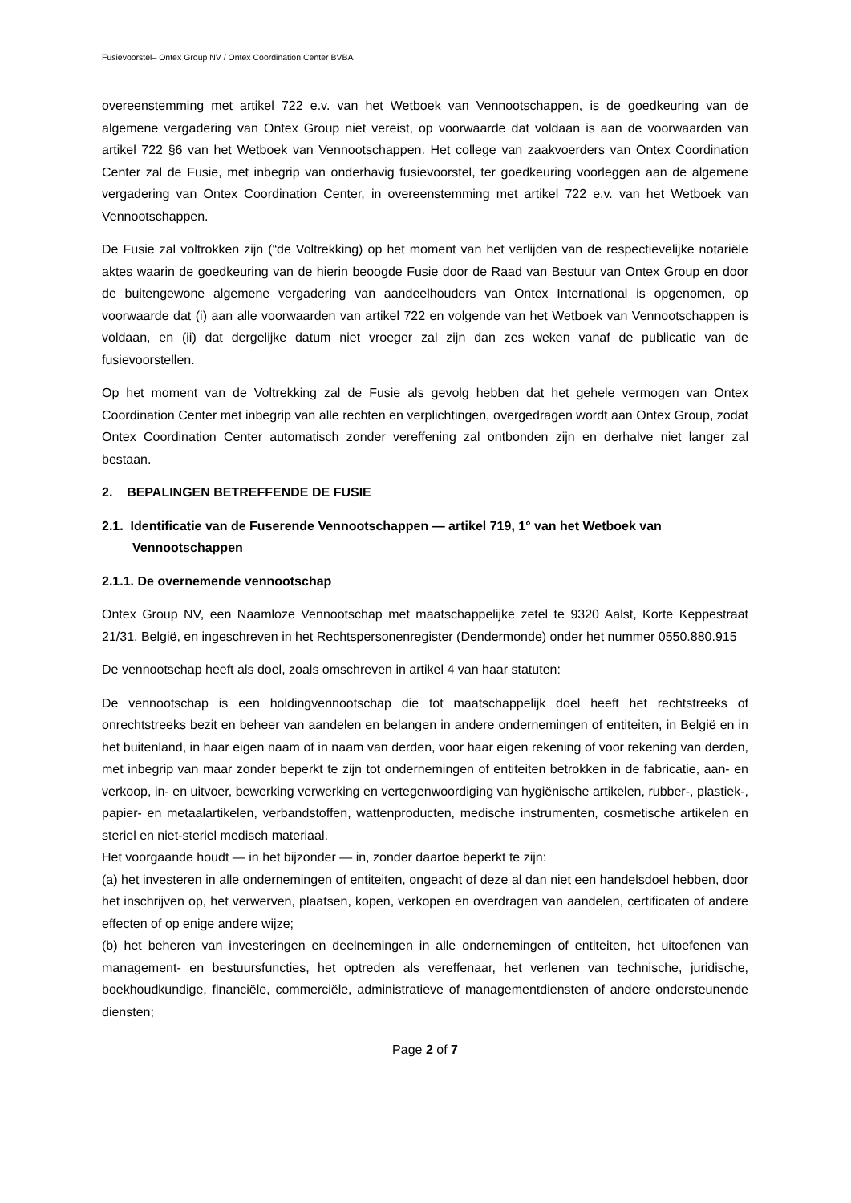Fusievoorstel– Ontex Group NV / Ontex Coordination Center BVBA
overeenstemming met artikel 722 e.v. van het Wetboek van Vennootschappen, is de goedkeuring van de algemene vergadering van Ontex Group niet vereist, op voorwaarde dat voldaan is aan de voorwaarden van artikel 722 §6 van het Wetboek van Vennootschappen. Het college van zaakvoerders van Ontex Coordination Center zal de Fusie, met inbegrip van onderhavig fusievoorstel, ter goedkeuring voorleggen aan de algemene vergadering van Ontex Coordination Center, in overeenstemming met artikel 722 e.v. van het Wetboek van Vennootschappen.
De Fusie zal voltrokken zijn (“de Voltrekking) op het moment van het verlijden van de respectievelijke notariële aktes waarin de goedkeuring van de hierin beoogde Fusie door de Raad van Bestuur van Ontex Group en door de buitengewone algemene vergadering van aandeelhouders van Ontex International is opgenomen, op voorwaarde dat (i) aan alle voorwaarden van artikel 722 en volgende van het Wetboek van Vennootschappen is voldaan, en (ii) dat dergelijke datum niet vroeger zal zijn dan zes weken vanaf de publicatie van de fusievoorstellen.
Op het moment van de Voltrekking zal de Fusie als gevolg hebben dat het gehele vermogen van Ontex Coordination Center met inbegrip van alle rechten en verplichtingen, overgedragen wordt aan Ontex Group, zodat Ontex Coordination Center automatisch zonder vereffening zal ontbonden zijn en derhalve niet langer zal bestaan.
2. BEPALINGEN BETREFFENDE DE FUSIE
2.1. Identificatie van de Fuserende Vennootschappen — artikel 719, 1° van het Wetboek van Vennootschappen
2.1.1. De overnemende vennootschap
Ontex Group NV, een Naamloze Vennootschap met maatschappelijke zetel te 9320 Aalst, Korte Keppestraat 21/31, België, en ingeschreven in het Rechtspersonenregister (Dendermonde) onder het nummer 0550.880.915
De vennootschap heeft als doel, zoals omschreven in artikel 4 van haar statuten:
De vennootschap is een holdingvennootschap die tot maatschappelijk doel heeft het rechtstreeks of onrechtstreeks bezit en beheer van aandelen en belangen in andere ondernemingen of entiteiten, in België en in het buitenland, in haar eigen naam of in naam van derden, voor haar eigen rekening of voor rekening van derden, met inbegrip van maar zonder beperkt te zijn tot ondernemingen of entiteiten betrokken in de fabricatie, aan- en verkoop, in- en uitvoer, bewerking verwerking en vertegenwoordiging van hygiënische artikelen, rubber-, plastiek-, papier- en metaalartikelen, verbandstoffen, wattenproducten, medische instrumenten, cosmetische artikelen en steriel en niet-steriel medisch materiaal.
Het voorgaande houdt — in het bijzonder — in, zonder daartoe beperkt te zijn:
(a) het investeren in alle ondernemingen of entiteiten, ongeacht of deze al dan niet een handelsdoel hebben, door het inschrijven op, het verwerven, plaatsen, kopen, verkopen en overdragen van aandelen, certificaten of andere effecten of op enige andere wijze;
(b) het beheren van investeringen en deelnemingen in alle ondernemingen of entiteiten, het uitoefenen van management- en bestuursfuncties, het optreden als vereffenaar, het verlenen van technische, juridische, boekhoudkundige, financiële, commerciële, administratieve of managementdiensten of andere ondersteunende diensten;
Page 2 of 7